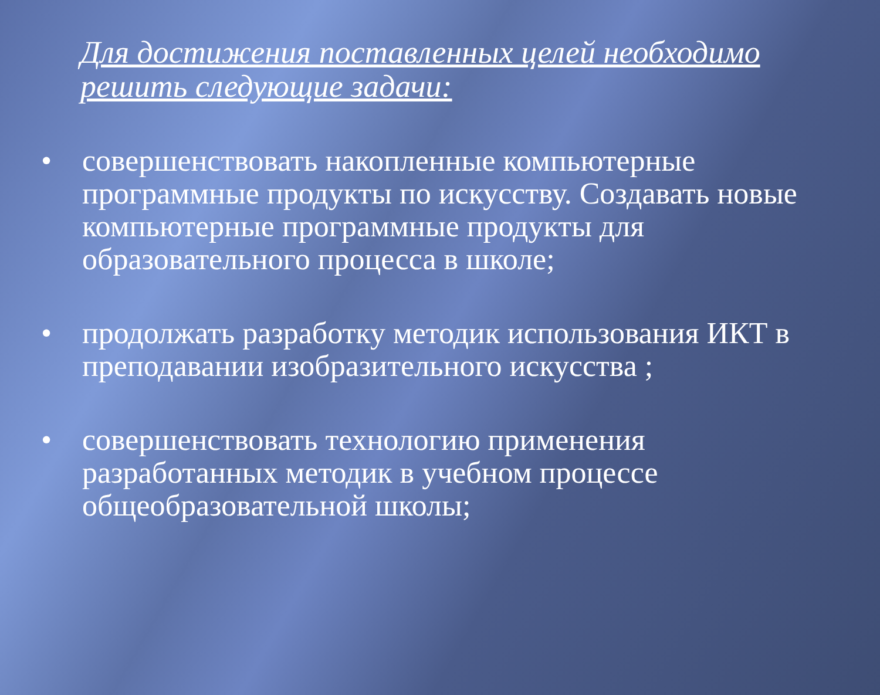Для достижения поставленных целей необходимо решить следующие задачи:
• совершенствовать накопленные компьютерные программные продукты по искусству. Создавать новые компьютерные программные продукты для образовательного процесса в школе;
• продолжать разработку методик использования ИКТ в преподавании изобразительного искусства ;
• совершенствовать технологию применения разработанных методик в учебном процессе общеобразовательной школы;